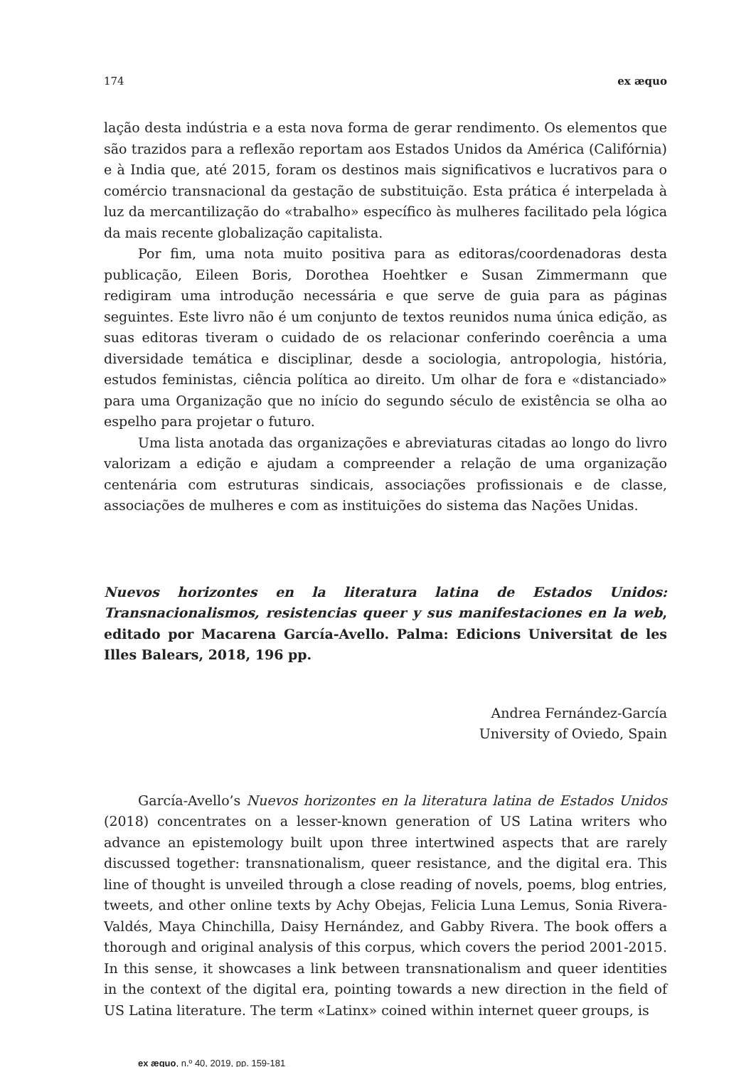174 ex æquo
lação desta indústria e a esta nova forma de gerar rendimento. Os elementos que são trazidos para a reflexão reportam aos Estados Unidos da América (Califórnia) e à India que, até 2015, foram os destinos mais significativos e lucrativos para o comércio transnacional da gestação de substituição. Esta prática é interpelada à luz da mercantilização do «trabalho» específico às mulheres facilitado pela lógica da mais recente globalização capitalista.
Por fim, uma nota muito positiva para as editoras/coordenadoras desta publicação, Eileen Boris, Dorothea Hoehtker e Susan Zimmermann que redigiram uma introdução necessária e que serve de guia para as páginas seguintes. Este livro não é um conjunto de textos reunidos numa única edição, as suas editoras tiveram o cuidado de os relacionar conferindo coerência a uma diversidade temática e disciplinar, desde a sociologia, antropologia, história, estudos feministas, ciência política ao direito. Um olhar de fora e «distanciado» para uma Organização que no início do segundo século de existência se olha ao espelho para projetar o futuro.
Uma lista anotada das organizações e abreviaturas citadas ao longo do livro valorizam a edição e ajudam a compreender a relação de uma organização centenária com estruturas sindicais, associações profissionais e de classe, associações de mulheres e com as instituições do sistema das Nações Unidas.
Nuevos horizontes en la literatura latina de Estados Unidos: Transnacionalismos, resistencias queer y sus manifestaciones en la web, editado por Macarena García-Avello. Palma: Edicions Universitat de les Illes Balears, 2018, 196 pp.
Andrea Fernández-García
University of Oviedo, Spain
García-Avello’s Nuevos horizontes en la literatura latina de Estados Unidos (2018) concentrates on a lesser-known generation of US Latina writers who advance an epistemology built upon three intertwined aspects that are rarely discussed together: transnationalism, queer resistance, and the digital era. This line of thought is unveiled through a close reading of novels, poems, blog entries, tweets, and other online texts by Achy Obejas, Felicia Luna Lemus, Sonia Rivera-Valdés, Maya Chinchilla, Daisy Hernández, and Gabby Rivera. The book offers a thorough and original analysis of this corpus, which covers the period 2001-2015. In this sense, it showcases a link between transnationalism and queer identities in the context of the digital era, pointing towards a new direction in the field of US Latina literature. The term «Latinx» coined within internet queer groups, is
ex æquo, n.º 40, 2019, pp. 159-181